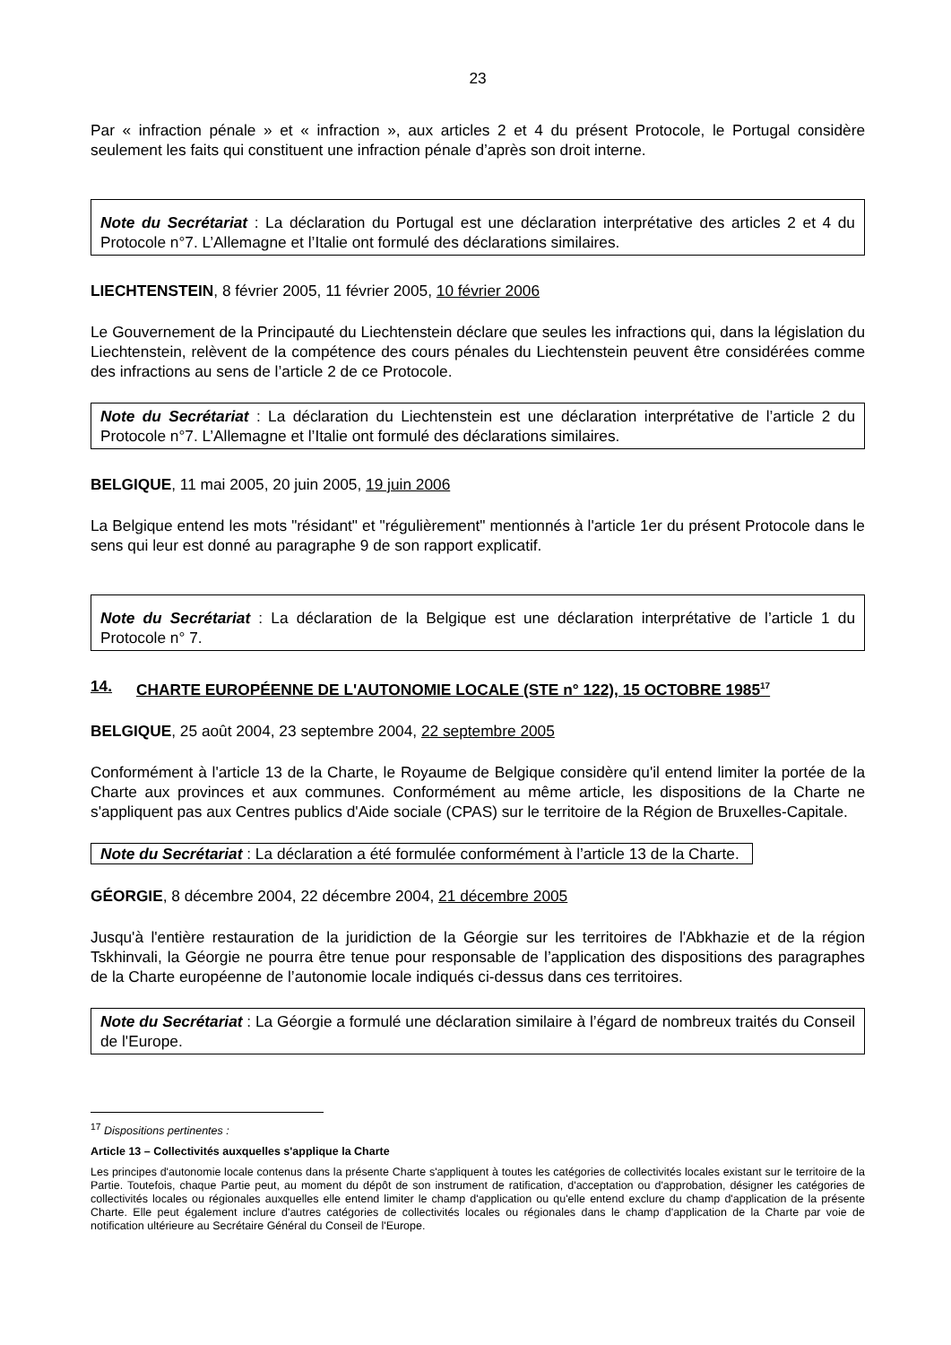23
Par « infraction pénale » et « infraction », aux articles 2 et 4 du présent Protocole, le Portugal considère seulement les faits qui constituent une infraction pénale d’après son droit interne.
Note du Secrétariat : La déclaration du Portugal est une déclaration interprétative des articles 2 et 4 du Protocole n°7. L’Allemagne et l’Italie ont formulé des déclarations similaires.
LIECHTENSTEIN, 8 février 2005, 11 février 2005, 10 février 2006
Le Gouvernement de la Principauté du Liechtenstein déclare que seules les infractions qui, dans la législation du Liechtenstein, relèvent de la compétence des cours pénales du Liechtenstein peuvent être considérées comme des infractions au sens de l’article 2 de ce Protocole.
Note du Secrétariat : La déclaration du Liechtenstein est une déclaration interprétative de l’article 2 du Protocole n°7. L’Allemagne et l’Italie ont formulé des déclarations similaires.
BELGIQUE, 11 mai 2005, 20 juin 2005, 19 juin 2006
La Belgique entend les mots "résidant" et "régulièrement" mentionnés à l'article 1er du présent Protocole dans le sens qui leur est donné au paragraphe 9 de son rapport explicatif.
Note du Secrétariat : La déclaration de la Belgique est une déclaration interprétative de l’article 1 du Protocole n° 7.
14. CHARTE EUROPÉENNE DE L'AUTONOMIE LOCALE (STE n° 122), 15 OCTOBRE 1985<sup>17</sup>
BELGIQUE, 25 août 2004, 23 septembre 2004, 22 septembre 2005
Conformément à l'article 13 de la Charte, le Royaume de Belgique considère qu'il entend limiter la portée de la Charte aux provinces et aux communes. Conformément au même article, les dispositions de la Charte ne s'appliquent pas aux Centres publics d'Aide sociale (CPAS) sur le territoire de la Région de Bruxelles-Capitale.
Note du Secrétariat : La déclaration a été formulée conformément à l’article 13 de la Charte.
GÉORGIE, 8 décembre 2004, 22 décembre 2004, 21 décembre 2005
Jusqu'à l'entière restauration de la juridiction de la Géorgie sur les territoires de l'Abkhazie et de la région Tskhinvali, la Géorgie ne pourra être tenue pour responsable de l’application des dispositions des paragraphes de la Charte européenne de l’autonomie locale indiqués ci-dessus dans ces territoires.
Note du Secrétariat : La Géorgie a formulé une déclaration similaire à l’égard de nombreux traités du Conseil de l'Europe.
<sup>17</sup> Dispositions pertinentes :
Article 13 – Collectivités auxquelles s'applique la Charte
Les principes d'autonomie locale contenus dans la présente Charte s'appliquent à toutes les catégories de collectivités locales existant sur le territoire de la Partie. Toutefois, chaque Partie peut, au moment du dépôt de son instrument de ratification, d'acceptation ou d'approbation, désigner les catégories de collectivités locales ou régionales auxquelles elle entend limiter le champ d'application ou qu'elle entend exclure du champ d'application de la présente Charte. Elle peut également inclure d'autres catégories de collectivités locales ou régionales dans le champ d'application de la Charte par voie de notification ultérieure au Secrétaire Général du Conseil de l'Europe.